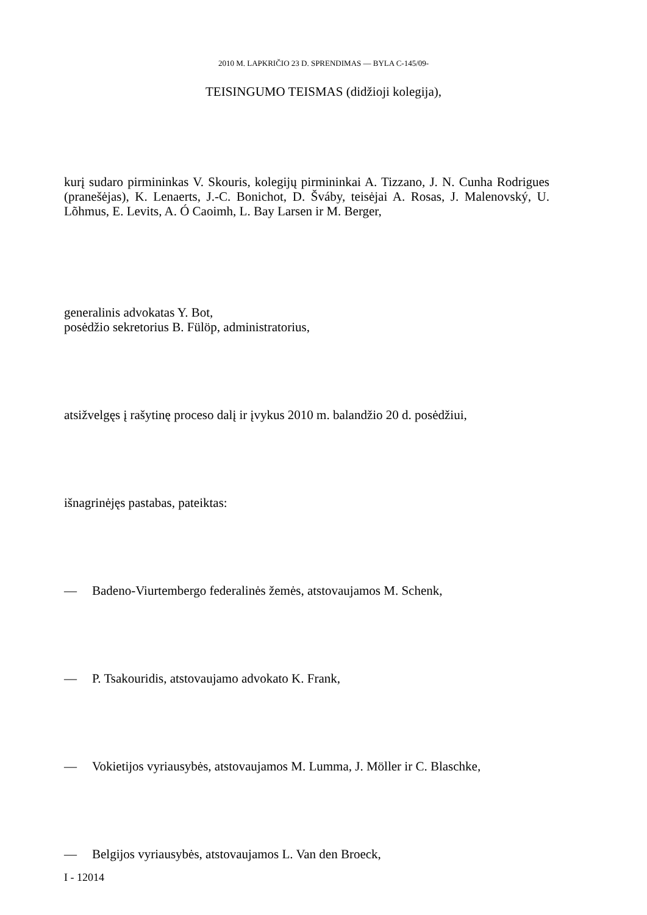2010 M. LAPKRIČIO 23 D. SPRENDIMAS — BYLA C-145/09-
TEISINGUMO TEISMAS (didžioji kolegija),
kurį sudaro pirmininkas V. Skouris, kolegijų pirmininkai A. Tizzano, J. N. Cunha Rodrigues (pranešėjas), K. Lenaerts, J.-C. Bonichot, D. Šváby, teisėjai A. Rosas, J. Malenovský, U. Lõhmus, E. Levits, A. Ó Caoimh, L. Bay Larsen ir M. Berger,
generalinis advokatas Y. Bot,
posėdžio sekretorius B. Fülöp, administratorius,
atsižvelgęs į rašytinę proceso dalį ir įvykus 2010 m. balandžio 20 d. posėdžiui,
išnagrinėjęs pastabas, pateiktas:
— Badeno-Viurtembergo federalinės žemės, atstovaujamos M. Schenk,
— P. Tsakouridis, atstovaujamo advokato K. Frank,
— Vokietijos vyriausybės, atstovaujamos M. Lumma, J. Möller ir C. Blaschke,
— Belgijos vyriausybės, atstovaujamos L. Van den Broeck,
I - 12014